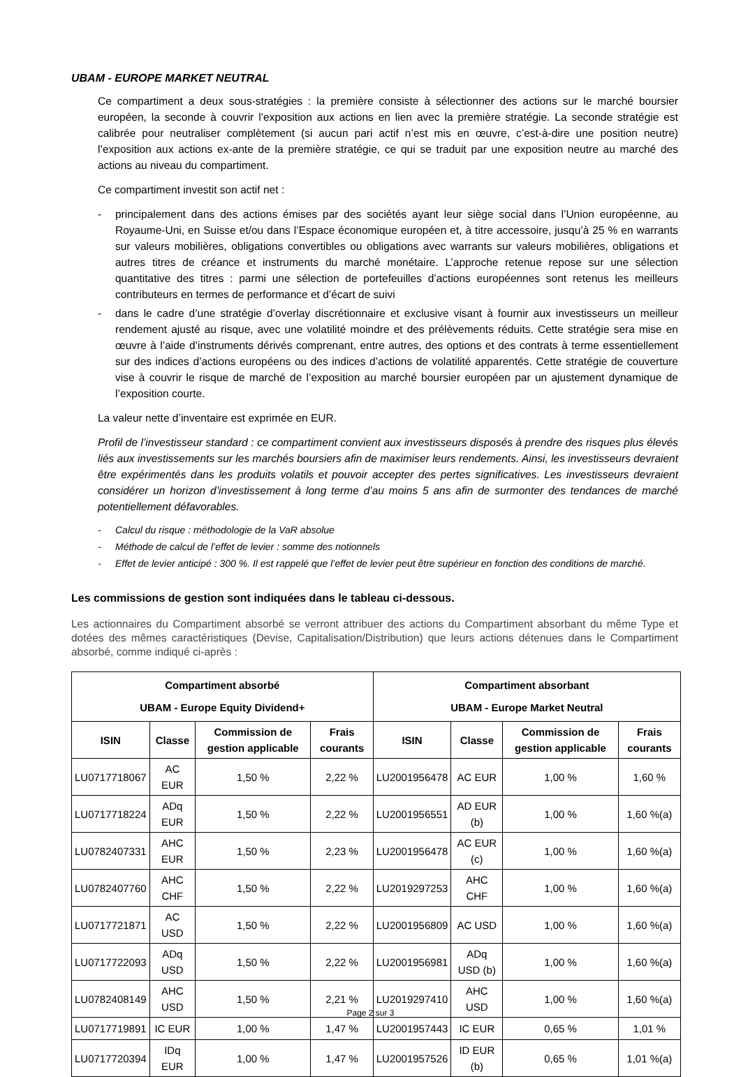UBAM - EUROPE MARKET NEUTRAL
Ce compartiment a deux sous-stratégies : la première consiste à sélectionner des actions sur le marché boursier européen, la seconde à couvrir l’exposition aux actions en lien avec la première stratégie. La seconde stratégie est calibrée pour neutraliser complètement (si aucun pari actif n’est mis en œuvre, c’est-à-dire une position neutre) l’exposition aux actions ex-ante de la première stratégie, ce qui se traduit par une exposition neutre au marché des actions au niveau du compartiment.
Ce compartiment investit son actif net :
- principalement dans des actions émises par des sociétés ayant leur siège social dans l’Union européenne, au Royaume-Uni, en Suisse et/ou dans l’Espace économique européen et, à titre accessoire, jusqu’à 25 % en warrants sur valeurs mobilières, obligations convertibles ou obligations avec warrants sur valeurs mobilières, obligations et autres titres de créance et instruments du marché monétaire. L’approche retenue repose sur une sélection quantitative des titres : parmi une sélection de portefeuilles d’actions européennes sont retenus les meilleurs contributeurs en termes de performance et d’écart de suivi
- dans le cadre d’une stratégie d’overlay discrétionnaire et exclusive visant à fournir aux investisseurs un meilleur rendement ajusté au risque, avec une volatilité moindre et des prélèvements réduits. Cette stratégie sera mise en œuvre à l’aide d’instruments dérivés comprenant, entre autres, des options et des contrats à terme essentiellement sur des indices d’actions européens ou des indices d’actions de volatilité apparentés. Cette stratégie de couverture vise à couvrir le risque de marché de l’exposition au marché boursier européen par un ajustement dynamique de l’exposition courte.
La valeur nette d’inventaire est exprimée en EUR.
Profil de l’investisseur standard : ce compartiment convient aux investisseurs disposés à prendre des risques plus élevés liés aux investissements sur les marchés boursiers afin de maximiser leurs rendements. Ainsi, les investisseurs devraient être expérimentés dans les produits volatils et pouvoir accepter des pertes significatives. Les investisseurs devraient considérer un horizon d’investissement à long terme d’au moins 5 ans afin de surmonter des tendances de marché potentiellement défavorables.
- Calcul du risque : méthodologie de la VaR absolue
- Méthode de calcul de l’effet de levier : somme des notionnels
- Effet de levier anticipé : 300 %. Il est rappelé que l’effet de levier peut être supérieur en fonction des conditions de marché.
Les commissions de gestion sont indiquées dans le tableau ci-dessous.
Les actionnaires du Compartiment absorbé se verront attribuer des actions du Compartiment absorbant du même Type et dotées des mêmes caractéristiques (Devise, Capitalisation/Distribution) que leurs actions détenues dans le Compartiment absorbé, comme indiqué ci-après :
| Compartiment absorbé UBAM - Europe Equity Dividend+ | | | | Compartiment absorbant UBAM - Europe Market Neutral | | | |
| --- | --- | --- | --- | --- | --- | --- | --- |
| ISIN | Classe | Commission de gestion applicable | Frais courants | ISIN | Classe | Commission de gestion applicable | Frais courants |
| LU0717718067 | AC EUR | 1,50 % | 2,22 % | LU2001956478 | AC EUR | 1,00 % | 1,60 % |
| LU0717718224 | ADq EUR | 1,50 % | 2,22 % | LU2001956551 | AD EUR (b) | 1,00 % | 1,60 %(a) |
| LU0782407331 | AHC EUR | 1,50 % | 2,23 % | LU2001956478 | AC EUR (c) | 1,00 % | 1,60 %(a) |
| LU0782407760 | AHC CHF | 1,50 % | 2,22 % | LU2019297253 | AHC CHF | 1,00 % | 1,60 %(a) |
| LU0717721871 | AC USD | 1,50 % | 2,22 % | LU2001956809 | AC USD | 1,00 % | 1,60 %(a) |
| LU0717722093 | ADq USD | 1,50 % | 2,22 % | LU2001956981 | ADq USD (b) | 1,00 % | 1,60 %(a) |
| LU0782408149 | AHC USD | 1,50 % | 2,21 % | LU2019297410 | AHC USD | 1,00 % | 1,60 %(a) |
| LU0717719891 | IC EUR | 1,00 % | 1,47 % | LU2001957443 | IC EUR | 0,65 % | 1,01 % |
| LU0717720394 | IDq EUR | 1,00 % | 1,47 % | LU2001957526 | ID EUR (b) | 0,65 % | 1,01 %(a) |
Page 2 sur 3